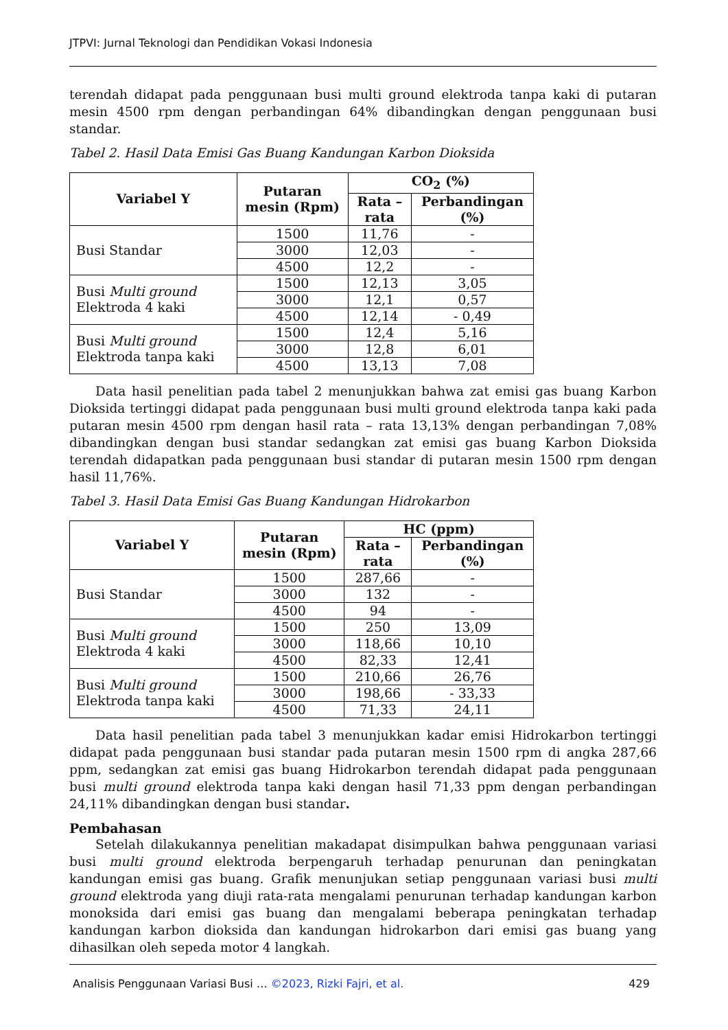JTPVI: Jurnal Teknologi dan Pendidikan Vokasi Indonesia
terendah didapat pada penggunaan busi multi ground elektroda tanpa kaki di putaran mesin 4500 rpm dengan perbandingan 64% dibandingkan dengan penggunaan busi standar.
Tabel 2. Hasil Data Emisi Gas Buang Kandungan Karbon Dioksida
| Variabel Y | Putaran mesin (Rpm) | CO<sub>2</sub> (%) | |
| --- | --- | --- | --- |
| | | Rata – rata | Perbandingan (%) |
| Busi Standar | 1500 | 11,76 | - |
| | 3000 | 12,03 | - |
| | 4500 | 12,2 | - |
| Busi Multi ground Elektroda 4 kaki | 1500 | 12,13 | 3,05 |
| | 3000 | 12,1 | 0,57 |
| | 4500 | 12,14 | - 0,49 |
| Busi Multi ground Elektroda tanpa kaki | 1500 | 12,4 | 5,16 |
| | 3000 | 12,8 | 6,01 |
| | 4500 | 13,13 | 7,08 |
Data hasil penelitian pada tabel 2 menunjukkan bahwa zat emisi gas buang Karbon Dioksida tertinggi didapat pada penggunaan busi multi ground elektroda tanpa kaki pada putaran mesin 4500 rpm dengan hasil rata – rata 13,13% dengan perbandingan 7,08% dibandingkan dengan busi standar sedangkan zat emisi gas buang Karbon Dioksida terendah didapatkan pada penggunaan busi standar di putaran mesin 1500 rpm dengan hasil 11,76%.
Tabel 3. Hasil Data Emisi Gas Buang Kandungan Hidrokarbon
| Variabel Y | Putaran mesin (Rpm) | HC (ppm) | |
| --- | --- | --- | --- |
| | | Rata – rata | Perbandingan (%) |
| Busi Standar | 1500 | 287,66 | - |
| | 3000 | 132 | - |
| | 4500 | 94 | - |
| Busi Multi ground Elektroda 4 kaki | 1500 | 250 | 13,09 |
| | 3000 | 118,66 | 10,10 |
| | 4500 | 82,33 | 12,41 |
| Busi Multi ground Elektroda tanpa kaki | 1500 | 210,66 | 26,76 |
| | 3000 | 198,66 | - 33,33 |
| | 4500 | 71,33 | 24,11 |
Data hasil penelitian pada tabel 3 menunjukkan kadar emisi Hidrokarbon tertinggi didapat pada penggunaan busi standar pada putaran mesin 1500 rpm di angka 287,66 ppm, sedangkan zat emisi gas buang Hidrokarbon terendah didapat pada penggunaan busi multi ground elektroda tanpa kaki dengan hasil 71,33 ppm dengan perbandingan 24,11% dibandingkan dengan busi standar.
Pembahasan
Setelah dilakukannya penelitian makadapat disimpulkan bahwa penggunaan variasi busi multi ground elektroda berpengaruh terhadap penurunan dan peningkatan kandungan emisi gas buang. Grafik menunjukan setiap penggunaan variasi busi multi ground elektroda yang diuji rata-rata mengalami penurunan terhadap kandungan karbon monoksida dari emisi gas buang dan mengalami beberapa peningkatan terhadap kandungan karbon dioksida dan kandungan hidrokarbon dari emisi gas buang yang dihasilkan oleh sepeda motor 4 langkah.
Analisis Penggunaan Variasi Busi … ©2023, Rizki Fajri, et al. 429